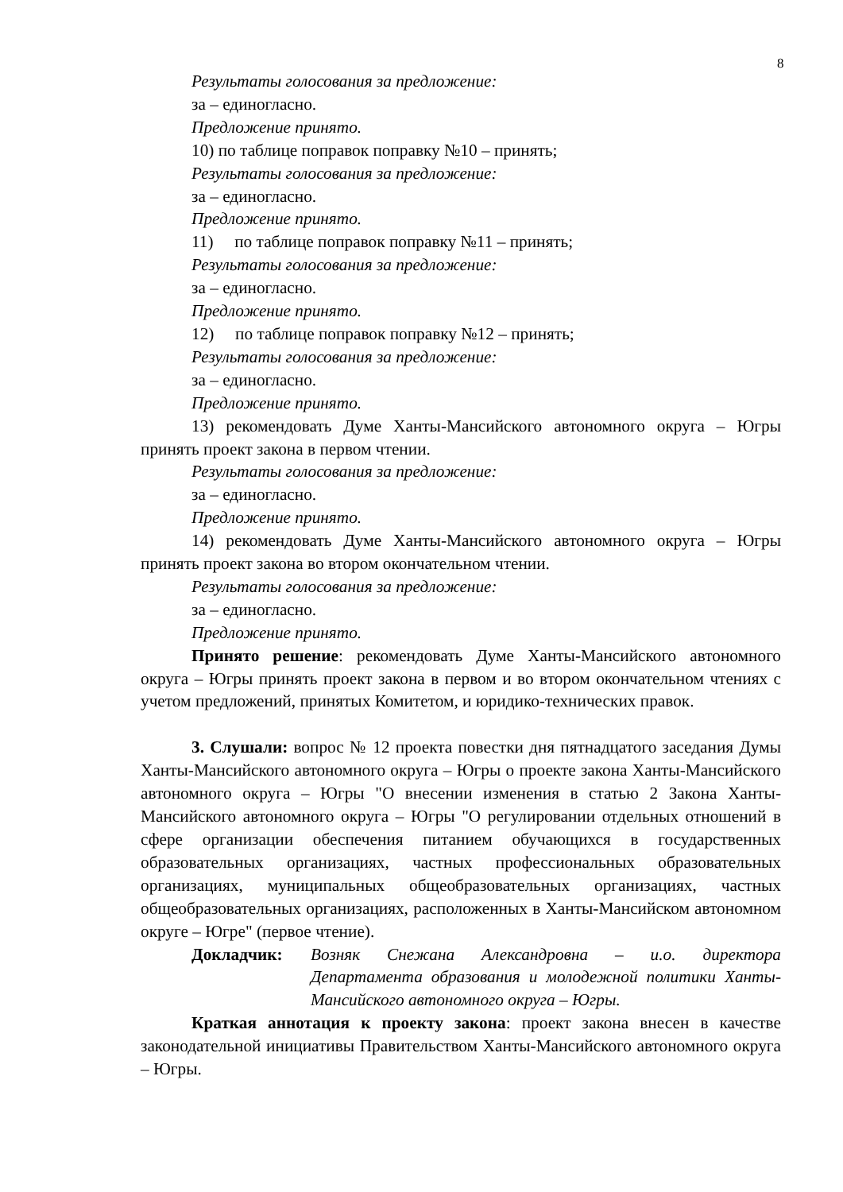8
Результаты голосования за предложение:
за – единогласно.
Предложение принято.
10) по таблице поправок поправку №10 – принять;
Результаты голосования за предложение:
за – единогласно.
Предложение принято.
11) по таблице поправок поправку №11 – принять;
Результаты голосования за предложение:
за – единогласно.
Предложение принято.
12) по таблице поправок поправку №12 – принять;
Результаты голосования за предложение:
за – единогласно.
Предложение принято.
13) рекомендовать Думе Ханты-Мансийского автономного округа – Югры принять проект закона в первом чтении.
Результаты голосования за предложение:
за – единогласно.
Предложение принято.
14) рекомендовать Думе Ханты-Мансийского автономного округа – Югры принять проект закона во втором окончательном чтении.
Результаты голосования за предложение:
за – единогласно.
Предложение принято.
Принято решение: рекомендовать Думе Ханты-Мансийского автономного округа – Югры принять проект закона в первом и во втором окончательном чтениях с учетом предложений, принятых Комитетом, и юридико-технических правок.
3. Слушали: вопрос № 12 проекта повестки дня пятнадцатого заседания Думы Ханты-Мансийского автономного округа – Югры о проекте закона Ханты-Мансийского автономного округа – Югры "О внесении изменения в статью 2 Закона Ханты-Мансийского автономного округа – Югры "О регулировании отдельных отношений в сфере организации обеспечения питанием обучающихся в государственных образовательных организациях, частных профессиональных образовательных организациях, муниципальных общеобразовательных организациях, частных общеобразовательных организациях, расположенных в Ханты-Мансийском автономном округе – Югре" (первое чтение).
Докладчик: Возняк Снежана Александровна – и.о. директора Департамента образования и молодежной политики Ханты-Мансийского автономного округа – Югры.
Краткая аннотация к проекту закона: проект закона внесен в качестве законодательной инициативы Правительством Ханты-Мансийского автономного округа – Югры.